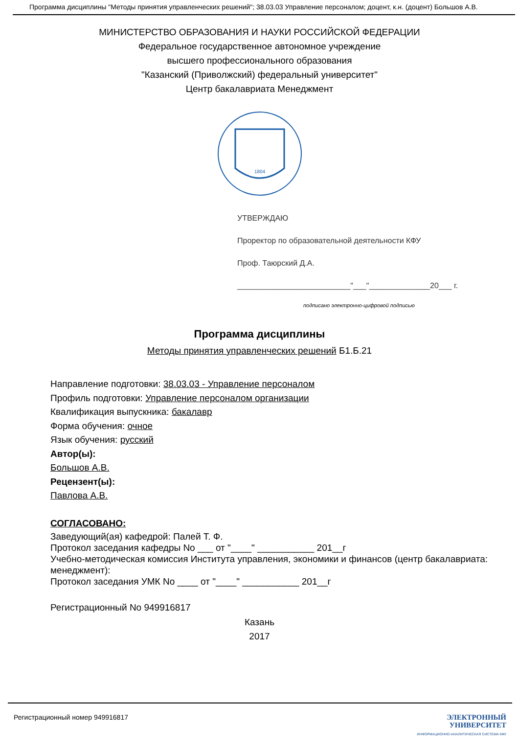Программа дисциплины "Методы принятия управленческих решений"; 38.03.03 Управление персоналом; доцент, к.н. (доцент) Большов А.В.
МИНИСТЕРСТВО ОБРАЗОВАНИЯ И НАУКИ РОССИЙСКОЙ ФЕДЕРАЦИИ
Федеральное государственное автономное учреждение
высшего профессионального образования
"Казанский (Приволжский) федеральный университет"
Центр бакалавриата Менеджмент
1804
УТВЕРЖДАЮ
Проректор по образовательной деятельности КФУ
Проф. Таюрский Д.А.
__________________________"___"______________20___ г.
подписано электронно-цифровой подписью
Программа дисциплины
Методы принятия управленческих решений Б1.Б.21
Направление подготовки: 38.03.03 - Управление персоналом
Профиль подготовки: Управление персоналом организации
Квалификация выпускника: бакалавр
Форма обучения: очное
Язык обучения: русский
Автор(ы):
Большов А.В.
Рецензент(ы):
Павлова А.В.
СОГЛАСОВАНО:
Заведующий(ая) кафедрой: Палей Т. Ф.
Протокол заседания кафедры No ___ от "____" ___________ 201__г
Учебно-методическая комиссия Института управления, экономики и финансов (центр бакалавриата: менеджмент):
Протокол заседания УМК No ____ от "____" ___________ 201__г
Регистрационный No 949916817
Казань
2017
Регистрационный номер 949916817
ЭЛЕКТРОННЫЙ
УНИВЕРСИТЕТ
ИНФОРМАЦИОННО-АНАЛИТИЧЕСКАЯ СИСТЕМА КФУ